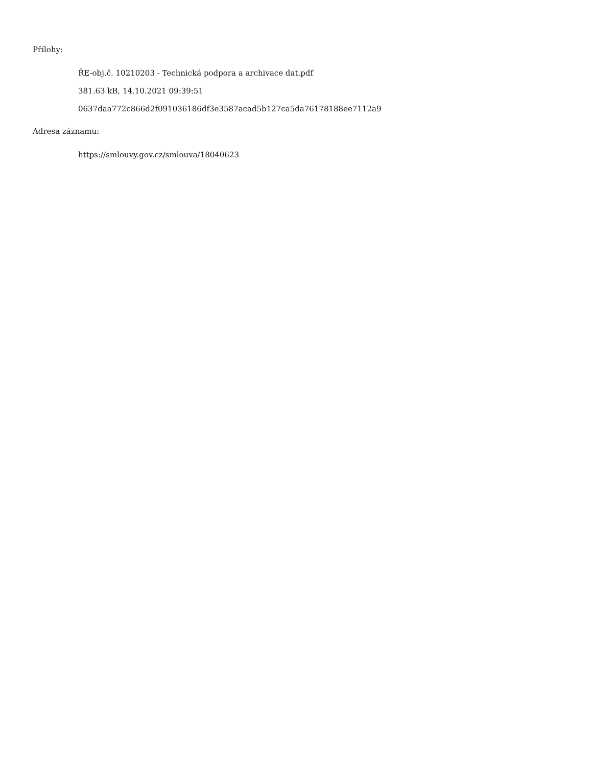Přílohy:
ŘE-obj.č. 10210203 - Technická podpora a archivace dat.pdf
381.63 kB, 14.10.2021 09:39:51
0637daa772c866d2f091036186df3e3587acad5b127ca5da76178188ee7112a9
Adresa záznamu:
https://smlouvy.gov.cz/smlouva/18040623